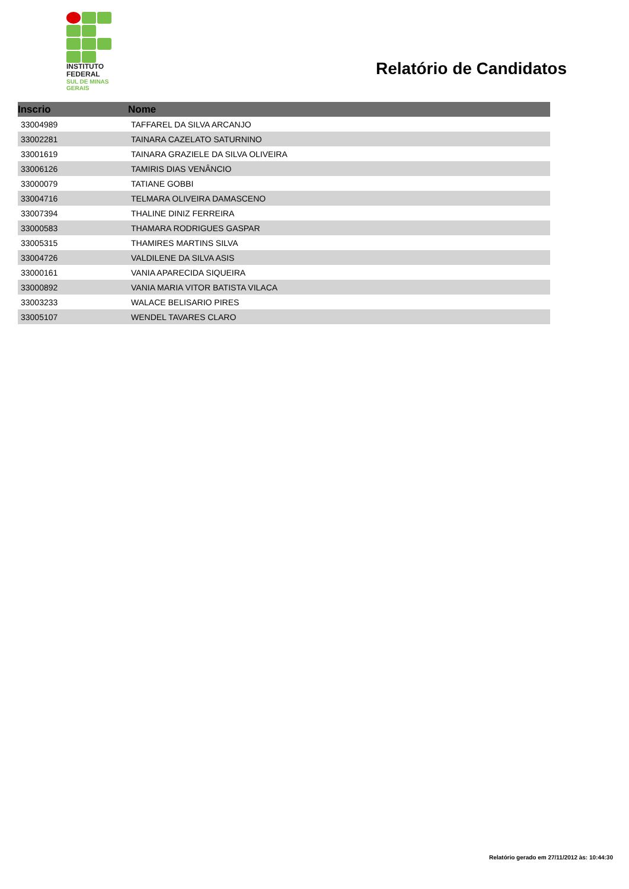INSTITUTO
FEDERAL
SUL DE MINAS
GERAIS
Relatório de Candidatos
| Inscrio | Nome |
| --- | --- |
| 33004989 | TAFFAREL DA SILVA ARCANJO |
| 33002281 | TAINARA CAZELATO SATURNINO |
| 33001619 | TAINARA GRAZIELE DA SILVA OLIVEIRA |
| 33006126 | TAMIRIS DIAS VENÂNCIO |
| 33000079 | TATIANE GOBBI |
| 33004716 | TELMARA OLIVEIRA DAMASCENO |
| 33007394 | THALINE DINIZ FERREIRA |
| 33000583 | THAMARA RODRIGUES GASPAR |
| 33005315 | THAMIRES MARTINS SILVA |
| 33004726 | VALDILENE DA SILVA ASIS |
| 33000161 | VANIA APARECIDA SIQUEIRA |
| 33000892 | VANIA MARIA VITOR BATISTA VILACA |
| 33003233 | WALACE BELISARIO PIRES |
| 33005107 | WENDEL TAVARES CLARO |
Relatório gerado em 27/11/2012 às: 10:44:30